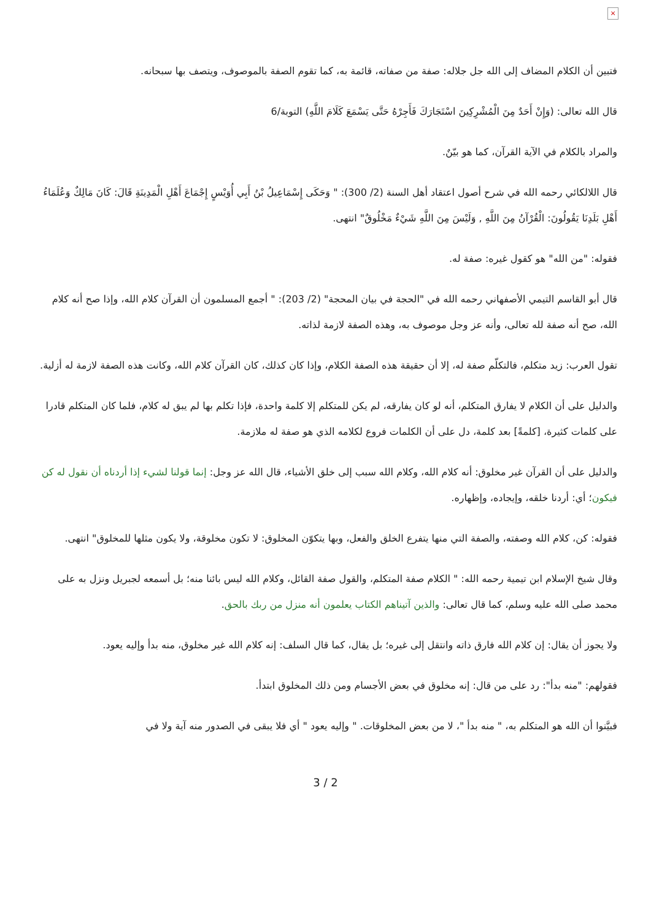×
فتبين أن الكلام المضاف إلى الله جل جلاله: صفة من صفاته، قائمة به، كما تقوم الصفة بالموصوف، ويتصف بها سبحانه.
قال الله تعالى: (وَإِنْ أَحَدٌ مِنَ الْمُشْرِكِينَ اسْتَجَارَكَ فَأَجِرْهُ حَتَّى يَسْمَعَ كَلَامَ اللَّهِ) التوبة/6
والمراد بالكلام في الآية القرآن، كما هو بيّنٌ.
قال اللالكائي رحمه الله في شرح أصول اعتقاد أهل السنة (2/ 300): " وَحَكَى إِسْمَاعِيلُ بْنُ أَبِي أُوَيْسٍ إِجْمَاعَ أَهْلِ الْمَدِينَةِ قَالَ: كَانَ مَالِكٌ وَعُلَمَاءُ أَهْلِ بَلَدِنَا يَقُولُونَ: الْقُرْآنُ مِنَ اللَّهِ , وَلَيْسَ مِنَ اللَّهِ شَيْءٌ مَخْلُوقٌ" انتهى.
فقوله: "من الله" هو كقول غيره: صفة له.
قال أبو القاسم التيمي الأصفهاني رحمه الله في "الحجة في بيان المحجة" (2/ 203): " أجمع المسلمون أن القرآن كلام الله، وإذا صح أنه كلام الله، صح أنه صفة لله تعالى، وأنه عز وجل موصوف به، وهذه الصفة لازمة لذاته.
تقول العرب: زيد متكلم، فالتكلّم صفة له، إلا أن حقيقة هذه الصفة الكلام، وإذا كان كذلك، كان القرآن كلام الله، وكانت هذه الصفة لازمة له أزلية.
والدليل على أن الكلام لا يفارق المتكلم، أنه لو كان يفارقه، لم يكن للمتكلم إلا كلمة واحدة، فإذا تكلم بها لم يبق له كلام، فلما كان المتكلم قادرا على كلمات كثيرة، [كلمةً] بعد كلمة، دل على أن الكلمات فروع لكلامه الذي هو صفة له ملازمة.
والدليل على أن القرآن غير مخلوق: أنه كلام الله، وكلام الله سبب إلى خلق الأشياء، قال الله عز وجل: إنما قولنا لشيء إذا أردناه أن نقول له كن فيكون؛ أي: أردنا خلقه، وإيجاده، وإظهاره.
فقوله: كن، كلام الله وصفته، والصفة التي منها يتفرع الخلق والفعل، وبها يتكوّن المخلوق: لا تكون مخلوقة، ولا يكون مثلها للمخلوق" انتهى.
وقال شيخ الإسلام ابن تيمية رحمه الله: " الكلام صفة المتكلم، والقول صفة القائل، وكلام الله ليس بائنا منه؛ بل أسمعه لجبريل ونزل به على محمد صلى الله عليه وسلم، كما قال تعالى: والذين آتيناهم الكتاب يعلمون أنه منزل من ربك بالحق.
ولا يجوز أن يقال: إن كلام الله فارق ذاته وانتقل إلى غيره؛ بل يقال، كما قال السلف: إنه كلام الله غير مخلوق، منه بدأ وإليه يعود.
فقولهم: "منه بدأ": رد على من قال: إنه مخلوق في بعض الأجسام ومن ذلك المخلوق ابتدأ.
فبيَّنوا أن الله هو المتكلم به، " منه بدأ "، لا من بعض المخلوقات. " وإليه يعود " أي فلا يبقى في الصدور منه آية ولا في
3 / 2